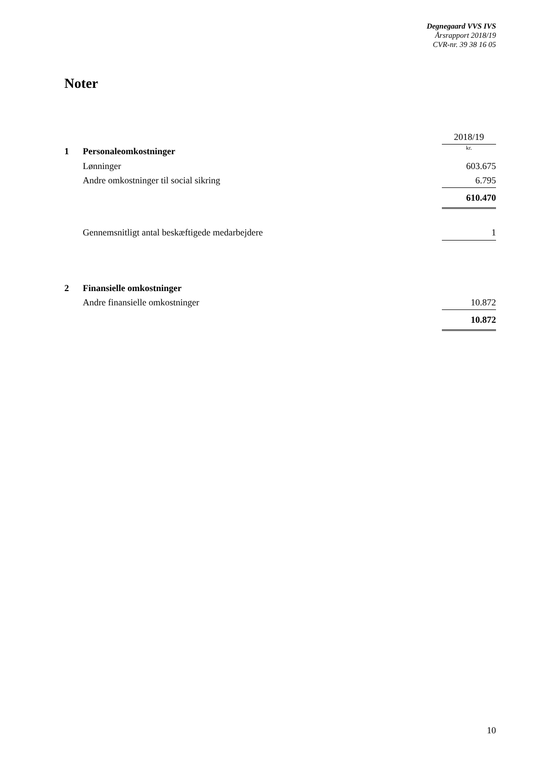Degnegaard VVS IVS
Årsrapport 2018/19
CVR-nr. 39 38 16 05
Noter
| | | 2018/19 |
| 1 | Personaleomkostninger | kr. |
| | Lønninger | 603.675 |
| | Andre omkostninger til social sikring | 6.795 |
| | | 610.470 |
| | Gennemsnitligt antal beskæftigede medarbejdere | 1 |
| 2 | Finansielle omkostninger | |
| | Andre finansielle omkostninger | 10.872 |
| | | 10.872 |
10